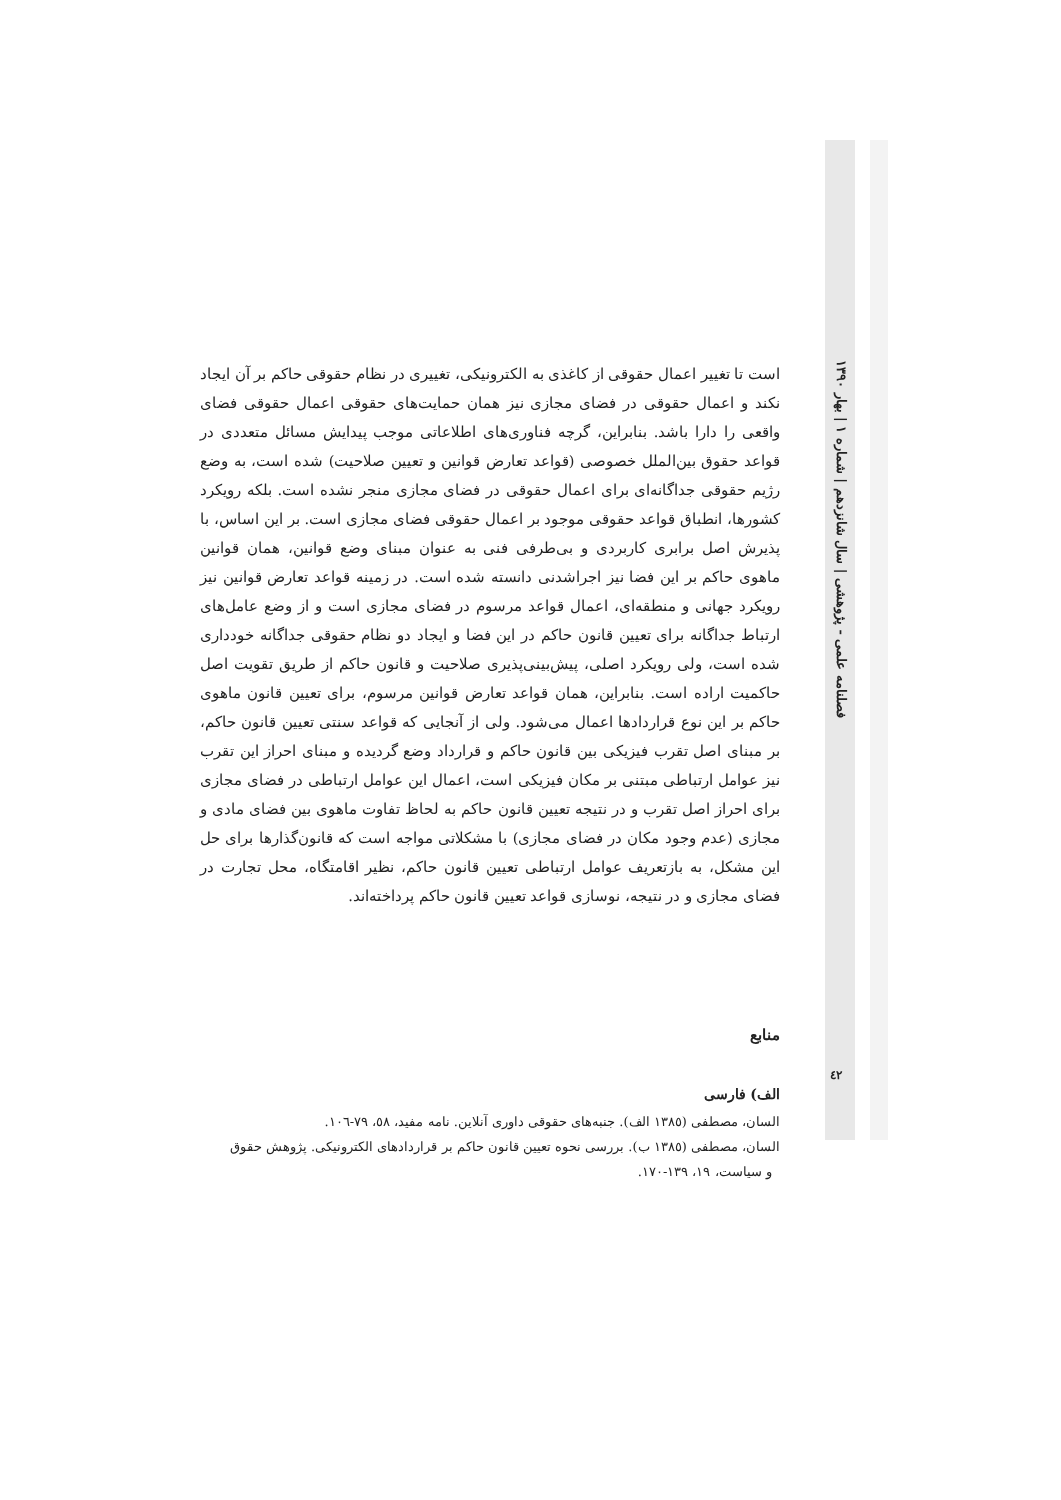است تا تغییر اعمال حقوقی از کاغذی به الکترونیکی، تغییری در نظام حقوقی حاکم بر آن ایجاد نکند و اعمال حقوقی در فضای مجازی نیز همان حمایت‌های حقوقی اعمال حقوقی فضای واقعی را دارا باشد. بنابراین، گرچه فناوری‌های اطلاعاتی موجب پیدایش مسائل متعددی در قواعد حقوق بین‌الملل خصوصی (قواعد تعارض قوانین و تعیین صلاحیت) شده است، به وضع رژیم حقوقی جداگانه‌ای برای اعمال حقوقی در فضای مجازی منجر نشده است. بلکه رویکرد کشورها، انطباق قواعد حقوقی موجود بر اعمال حقوقی فضای مجازی است. بر این اساس، با پذیرش اصل برابری کاربردی و بی‌طرفی فنی به عنوان مبنای وضع قوانین، همان قوانین ماهوی حاکم بر این فضا نیز اجراشدنی دانسته شده است. در زمینه قواعد تعارض قوانین نیز رویکرد جهانی و منطقه‌ای، اعمال قواعد مرسوم در فضای مجازی است و از وضع عامل‌های ارتباط جداگانه برای تعیین قانون حاکم در این فضا و ایجاد دو نظام حقوقی جداگانه خودداری شده است، ولی رویکرد اصلی، پیش‌بینی‌پذیری صلاحیت و قانون حاکم از طریق تقویت اصل حاکمیت اراده است. بنابراین، همان قواعد تعارض قوانین مرسوم، برای تعیین قانون ماهوی حاکم بر این نوع قراردادها اعمال می‌شود. ولی از آنجایی که قواعد سنتی تعیین قانون حاکم، بر مبنای اصل تقرب فیزیکی بین قانون حاکم و قرارداد وضع گردیده و مبنای احراز این تقرب نیز عوامل ارتباطی مبتنی بر مکان فیزیکی است، اعمال این عوامل ارتباطی در فضای مجازی برای احراز اصل تقرب و در نتیجه تعیین قانون حاکم به لحاظ تفاوت ماهوی بین فضای مادی و مجازی (عدم وجود مکان در فضای مجازی) با مشکلاتی مواجه است که قانون‌گذارها برای حل این مشکل، به بازتعریف عوامل ارتباطی تعیین قانون حاکم، نظیر اقامتگاه، محل تجارت در فضای مجازی و در نتیجه، نوسازی قواعد تعیین قانون حاکم پرداخته‌اند.
منابع
الف) فارسی
السان، مصطفی (١٣٨٥ الف). جنبه‌های حقوقی داوری آنلاین. نامه مفید، ٥٨، ٧٩-١٠٦.
السان، مصطفی (١٣٨٥ ب). بررسی نحوه تعیین قانون حاکم بر قراردادهای الکترونیکی. پژوهش حقوق
و سیاست، ١٩، ١٣٩-١٧٠.
فصلنامه علمی - پژوهشی | سال شانزدهم | شماره ١ | بهار ١٣٩٠
٤٢